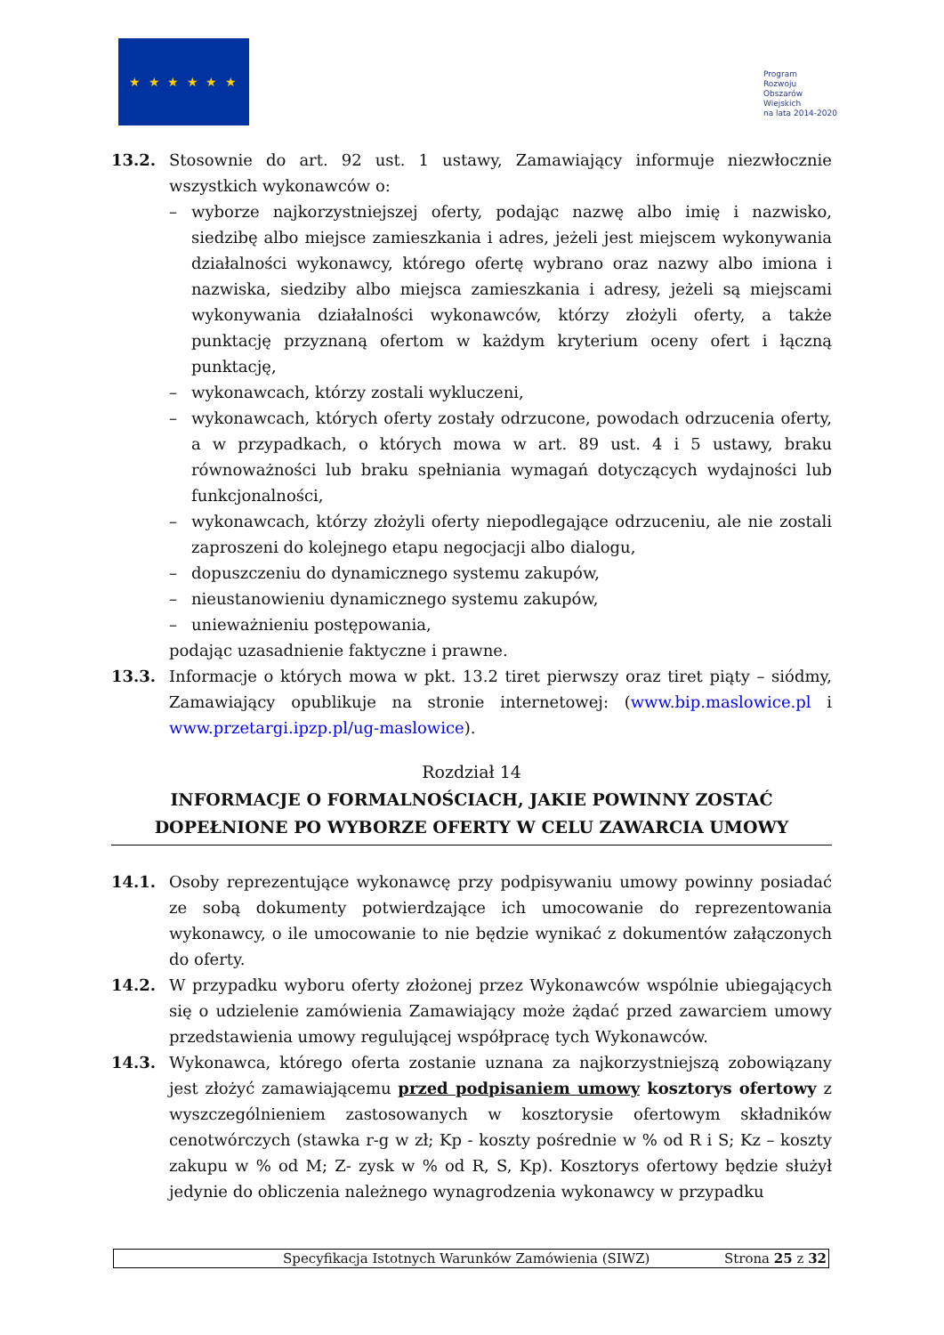★ ★ ★ ★ ★ ★
Program
Rozwoju
Obszarów
Wiejskich
na lata 2014-2020
13.2. Stosownie do art. 92 ust. 1 ustawy, Zamawiający informuje niezwłocznie wszystkich wykonawców o:
– wyborze najkorzystniejszej oferty, podając nazwę albo imię i nazwisko, siedzibę albo miejsce zamieszkania i adres, jeżeli jest miejscem wykonywania działalności wykonawcy, którego ofertę wybrano oraz nazwy albo imiona i nazwiska, siedziby albo miejsca zamieszkania i adresy, jeżeli są miejscami wykonywania działalności wykonawców, którzy złożyli oferty, a także punktację przyznaną ofertom w każdym kryterium oceny ofert i łączną punktację,
– wykonawcach, którzy zostali wykluczeni,
– wykonawcach, których oferty zostały odrzucone, powodach odrzucenia oferty, a w przypadkach, o których mowa w art. 89 ust. 4 i 5 ustawy, braku równoważności lub braku spełniania wymagań dotyczących wydajności lub funkcjonalności,
– wykonawcach, którzy złożyli oferty niepodlegające odrzuceniu, ale nie zostali zaproszeni do kolejnego etapu negocjacji albo dialogu,
– dopuszczeniu do dynamicznego systemu zakupów,
– nieustanowieniu dynamicznego systemu zakupów,
– unieważnieniu postępowania,
podając uzasadnienie faktyczne i prawne.
13.3. Informacje o których mowa w pkt. 13.2 tiret pierwszy oraz tiret piąty – siódmy, Zamawiający opublikuje na stronie internetowej: (www.bip.maslowice.pl i www.przetargi.ipzp.pl/ug-maslowice).
Rozdział 14
INFORMACJE O FORMALNOŚCIACH, JAKIE POWINNY ZOSTAĆ DOPEŁNIONE PO WYBORZE OFERTY W CELU ZAWARCIA UMOWY
14.1. Osoby reprezentujące wykonawcę przy podpisywaniu umowy powinny posiadać ze sobą dokumenty potwierdzające ich umocowanie do reprezentowania wykonawcy, o ile umocowanie to nie będzie wynikać z dokumentów załączonych do oferty.
14.2. W przypadku wyboru oferty złożonej przez Wykonawców wspólnie ubiegających się o udzielenie zamówienia Zamawiający może żądać przed zawarciem umowy przedstawienia umowy regulującej współpracę tych Wykonawców.
14.3. Wykonawca, którego oferta zostanie uznana za najkorzystniejszą zobowiązany jest złożyć zamawiającemu przed podpisaniem umowy kosztorys ofertowy z wyszczególnieniem zastosowanych w kosztorysie ofertowym składników cenotwórczych (stawka r-g w zł; Kp - koszty pośrednie w % od R i S; Kz – koszty zakupu w % od M; Z- zysk w % od R, S, Kp). Kosztorys ofertowy będzie służył jedynie do obliczenia należnego wynagrodzenia wykonawcy w przypadku
Specyfikacja Istotnych Warunków Zamówienia (SIWZ) Strona 25 z 32